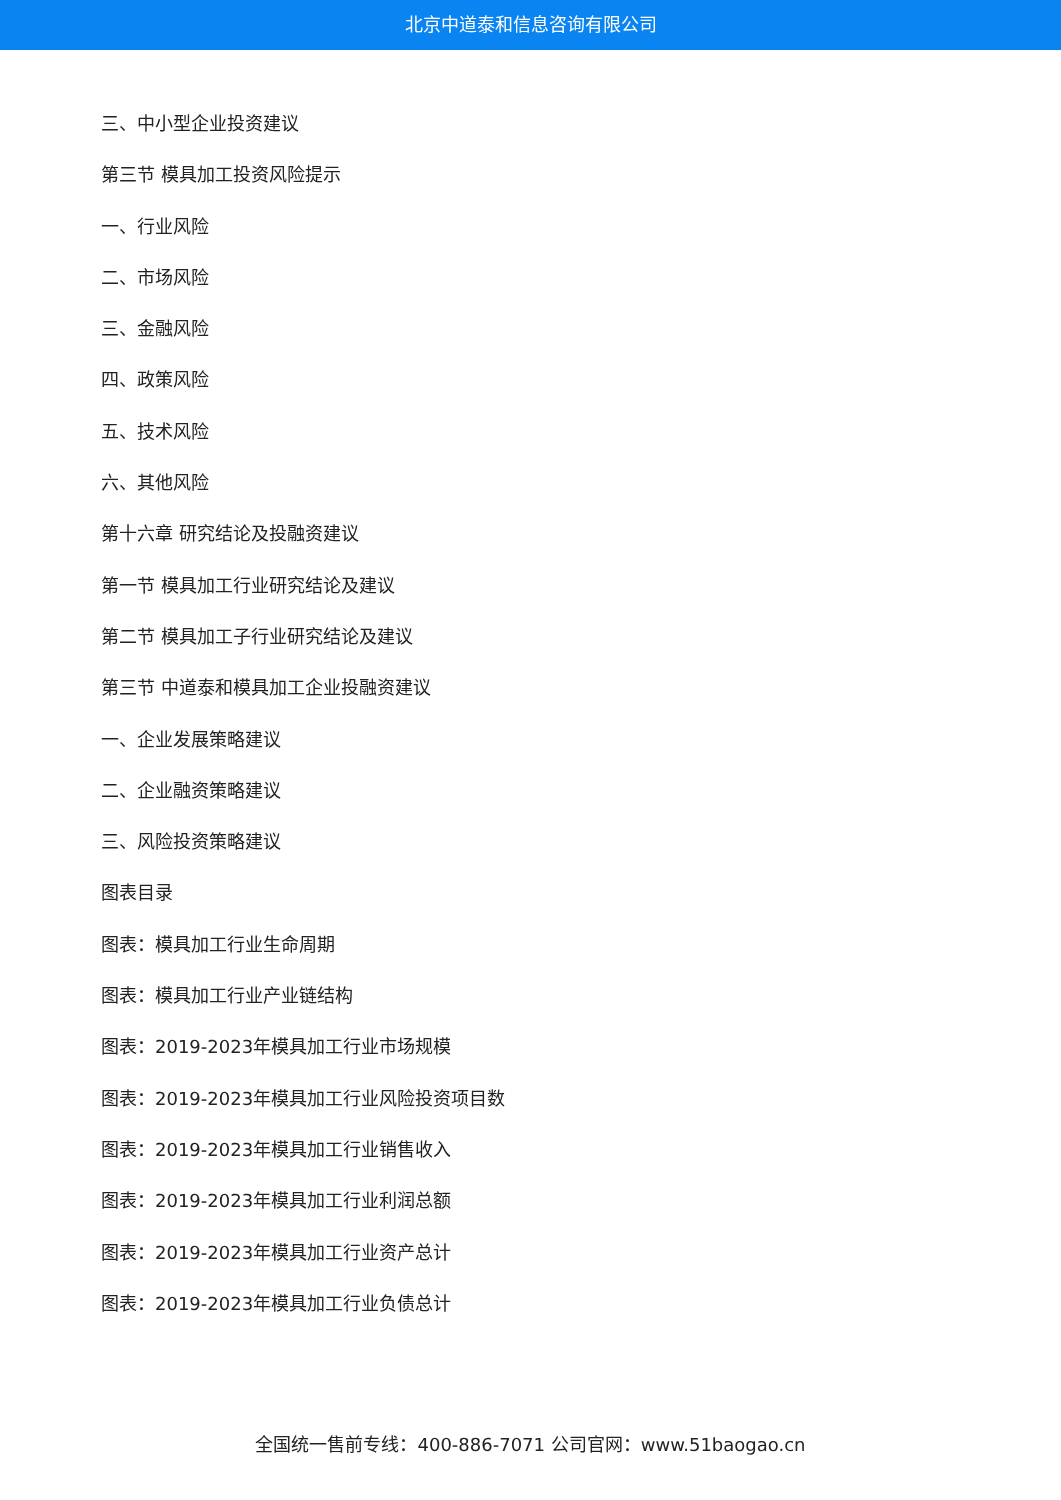北京中道泰和信息咨询有限公司
三、中小型企业投资建议
第三节 模具加工投资风险提示
一、行业风险
二、市场风险
三、金融风险
四、政策风险
五、技术风险
六、其他风险
第十六章 研究结论及投融资建议
第一节 模具加工行业研究结论及建议
第二节 模具加工子行业研究结论及建议
第三节 中道泰和模具加工企业投融资建议
一、企业发展策略建议
二、企业融资策略建议
三、风险投资策略建议
图表目录
图表：模具加工行业生命周期
图表：模具加工行业产业链结构
图表：2019-2023年模具加工行业市场规模
图表：2019-2023年模具加工行业风险投资项目数
图表：2019-2023年模具加工行业销售收入
图表：2019-2023年模具加工行业利润总额
图表：2019-2023年模具加工行业资产总计
图表：2019-2023年模具加工行业负债总计
全国统一售前专线：400-886-7071 公司官网：www.51baogao.cn